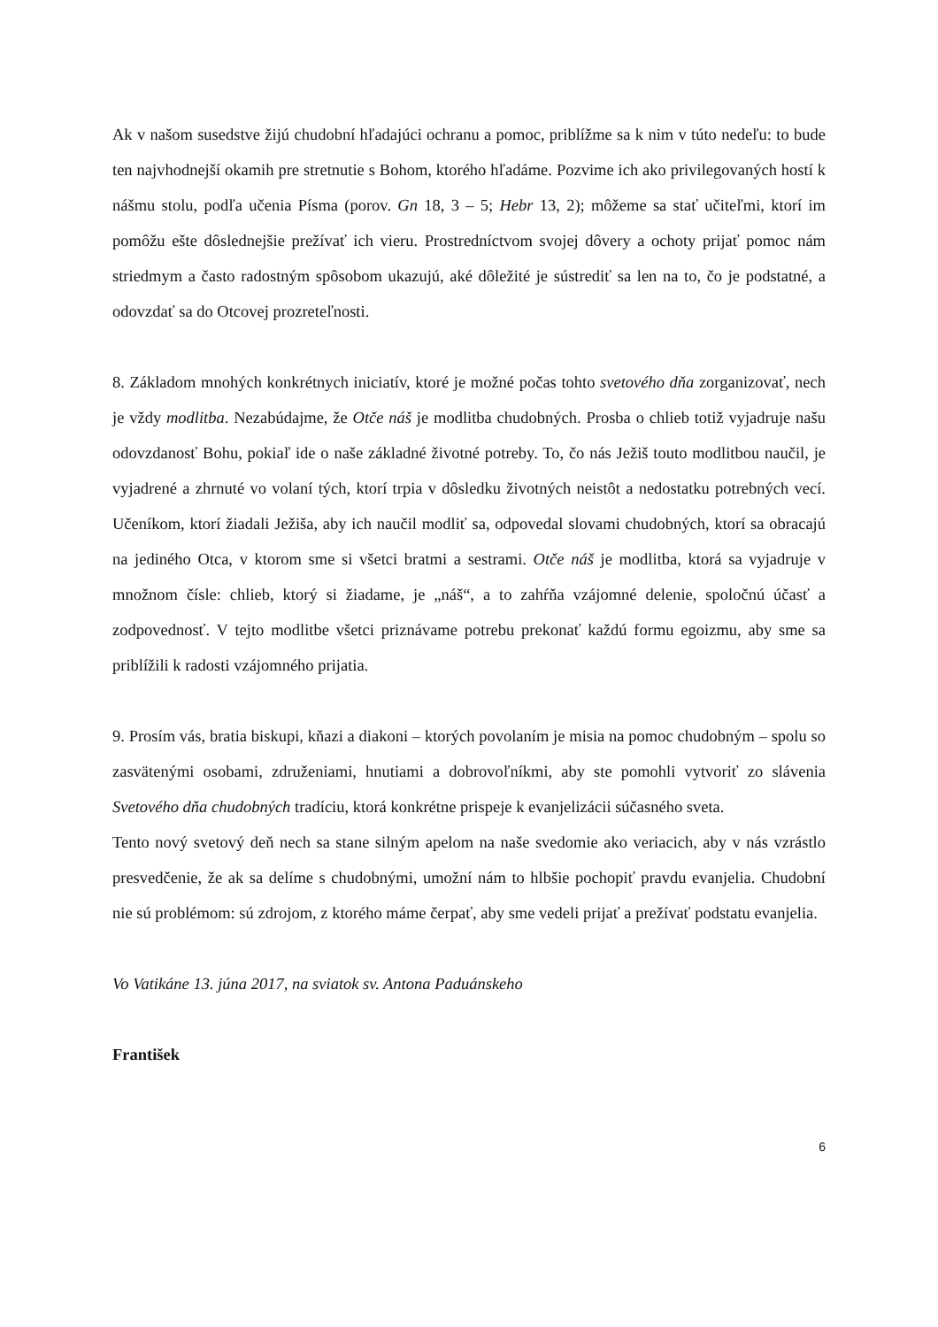Ak v našom susedstve žijú chudobní hľadajúci ochranu a pomoc, priblížme sa k nim v túto nedeľu: to bude ten najvhodnejší okamih pre stretnutie s Bohom, ktorého hľadáme. Pozvime ich ako privilegovaných hostí k nášmu stolu, podľa učenia Písma (porov. Gn 18, 3 – 5; Hebr 13, 2); môžeme sa stať učiteľmi, ktorí im pomôžu ešte dôslednejšie prežívať ich vieru. Prostredníctvom svojej dôvery a ochoty prijať pomoc nám striedmym a často radostným spôsobom ukazujú, aké dôležité je sústrediť sa len na to, čo je podstatné, a odovzdať sa do Otcovej prozreteľnosti.
8. Základom mnohých konkrétnych iniciatív, ktoré je možné počas tohto svetového dňa zorganizovať, nech je vždy modlitba. Nezabúdajme, že Otče náš je modlitba chudobných. Prosba o chlieb totiž vyjadruje našu odovzdanosť Bohu, pokiaľ ide o naše základné životné potreby. To, čo nás Ježiš touto modlitbou naučil, je vyjadrené a zhrnuté vo volaní tých, ktorí trpia v dôsledku životných neistôt a nedostatku potrebných vecí. Učeníkom, ktorí žiadali Ježiša, aby ich naučil modliť sa, odpovedal slovami chudobných, ktorí sa obracajú na jediného Otca, v ktorom sme si všetci bratmi a sestrami. Otče náš je modlitba, ktorá sa vyjadruje v množnom čísle: chlieb, ktorý si žiadame, je „náš“, a to zahŕňa vzájomné delenie, spoločnú účasť a zodpovednosť. V tejto modlitbe všetci priznávame potrebu prekonať každú formu egoizmu, aby sme sa priblížili k radosti vzájomného prijatia.
9. Prosím vás, bratia biskupi, kňazi a diakoni – ktorých povolaním je misia na pomoc chudobným – spolu so zasvätenými osobami, združeniami, hnutiami a dobrovoľníkmi, aby ste pomohli vytvoriť zo slávenia Svetového dňa chudobných tradíciu, ktorá konkrétne prispeje k evanjelizácii súčasného sveta.
Tento nový svetový deň nech sa stane silným apelom na naše svedomie ako veriacich, aby v nás vzrástlo presvedčenie, že ak sa delíme s chudobnými, umožní nám to hlbšie pochopiť pravdu evanjelia. Chudobní nie sú problémom: sú zdrojom, z ktorého máme čerpať, aby sme vedeli prijať a prežívať podstatu evanjelia.
Vo Vatikáne 13. júna 2017, na sviatok sv. Antona Paduánskeho
František
6